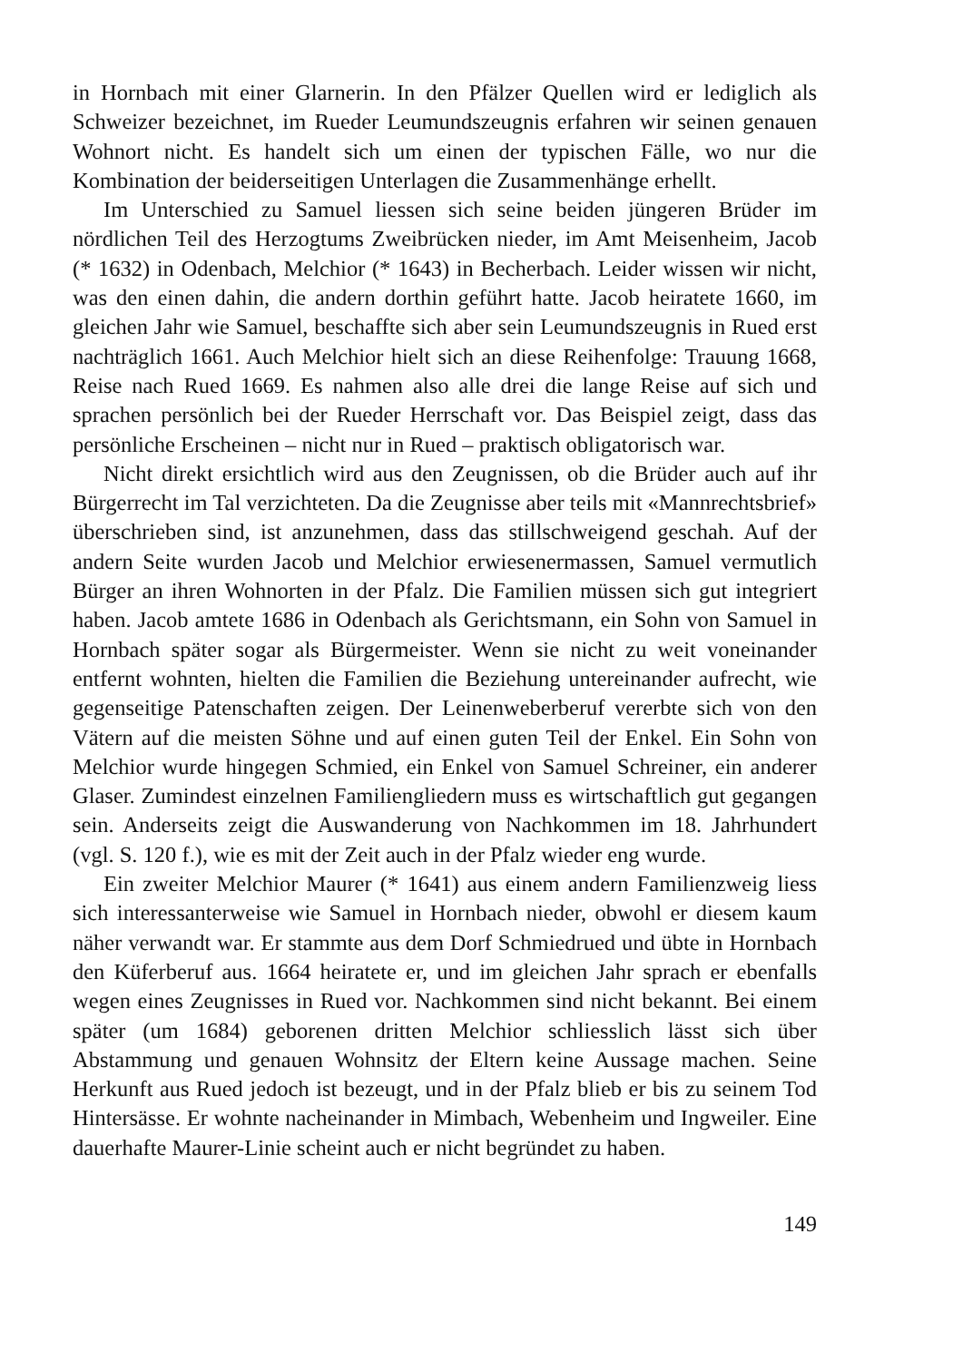in Hornbach mit einer Glarnerin. In den Pfälzer Quellen wird er lediglich als Schweizer bezeichnet, im Rueder Leumundszeugnis erfahren wir seinen genauen Wohnort nicht. Es handelt sich um einen der typischen Fälle, wo nur die Kombination der beiderseitigen Unterlagen die Zusammenhänge erhellt.
Im Unterschied zu Samuel liessen sich seine beiden jüngeren Brüder im nördlichen Teil des Herzogtums Zweibrücken nieder, im Amt Meisenheim, Jacob (* 1632) in Odenbach, Melchior (* 1643) in Becherbach. Leider wissen wir nicht, was den einen dahin, die andern dorthin geführt hatte. Jacob heiratete 1660, im gleichen Jahr wie Samuel, beschaffte sich aber sein Leumundszeugnis in Rued erst nachträglich 1661. Auch Melchior hielt sich an diese Reihenfolge: Trauung 1668, Reise nach Rued 1669. Es nahmen also alle drei die lange Reise auf sich und sprachen persönlich bei der Rueder Herrschaft vor. Das Beispiel zeigt, dass das persönliche Erscheinen – nicht nur in Rued – praktisch obligatorisch war.
Nicht direkt ersichtlich wird aus den Zeugnissen, ob die Brüder auch auf ihr Bürgerrecht im Tal verzichteten. Da die Zeugnisse aber teils mit «Mannrechtsbrief» überschrieben sind, ist anzunehmen, dass das stillschweigend geschah. Auf der andern Seite wurden Jacob und Melchior erwiesenermassen, Samuel vermutlich Bürger an ihren Wohnorten in der Pfalz. Die Familien müssen sich gut integriert haben. Jacob amtete 1686 in Odenbach als Gerichtsmann, ein Sohn von Samuel in Hornbach später sogar als Bürgermeister. Wenn sie nicht zu weit voneinander entfernt wohnten, hielten die Familien die Beziehung untereinander aufrecht, wie gegenseitige Patenschaften zeigen. Der Leinenweberberuf vererbte sich von den Vätern auf die meisten Söhne und auf einen guten Teil der Enkel. Ein Sohn von Melchior wurde hingegen Schmied, ein Enkel von Samuel Schreiner, ein anderer Glaser. Zumindest einzelnen Familiengliedern muss es wirtschaftlich gut gegangen sein. Anderseits zeigt die Auswanderung von Nachkommen im 18. Jahrhundert (vgl. S. 120 f.), wie es mit der Zeit auch in der Pfalz wieder eng wurde.
Ein zweiter Melchior Maurer (* 1641) aus einem andern Familienzweig liess sich interessanterweise wie Samuel in Hornbach nieder, obwohl er diesem kaum näher verwandt war. Er stammte aus dem Dorf Schmiedrued und übte in Hornbach den Küferberuf aus. 1664 heiratete er, und im gleichen Jahr sprach er ebenfalls wegen eines Zeugnisses in Rued vor. Nachkommen sind nicht bekannt. Bei einem später (um 1684) geborenen dritten Melchior schliesslich lässt sich über Abstammung und genauen Wohnsitz der Eltern keine Aussage machen. Seine Herkunft aus Rued jedoch ist bezeugt, und in der Pfalz blieb er bis zu seinem Tod Hintersässe. Er wohnte nacheinander in Mimbach, Webenheim und Ingweiler. Eine dauerhafte Maurer-Linie scheint auch er nicht begründet zu haben.
149